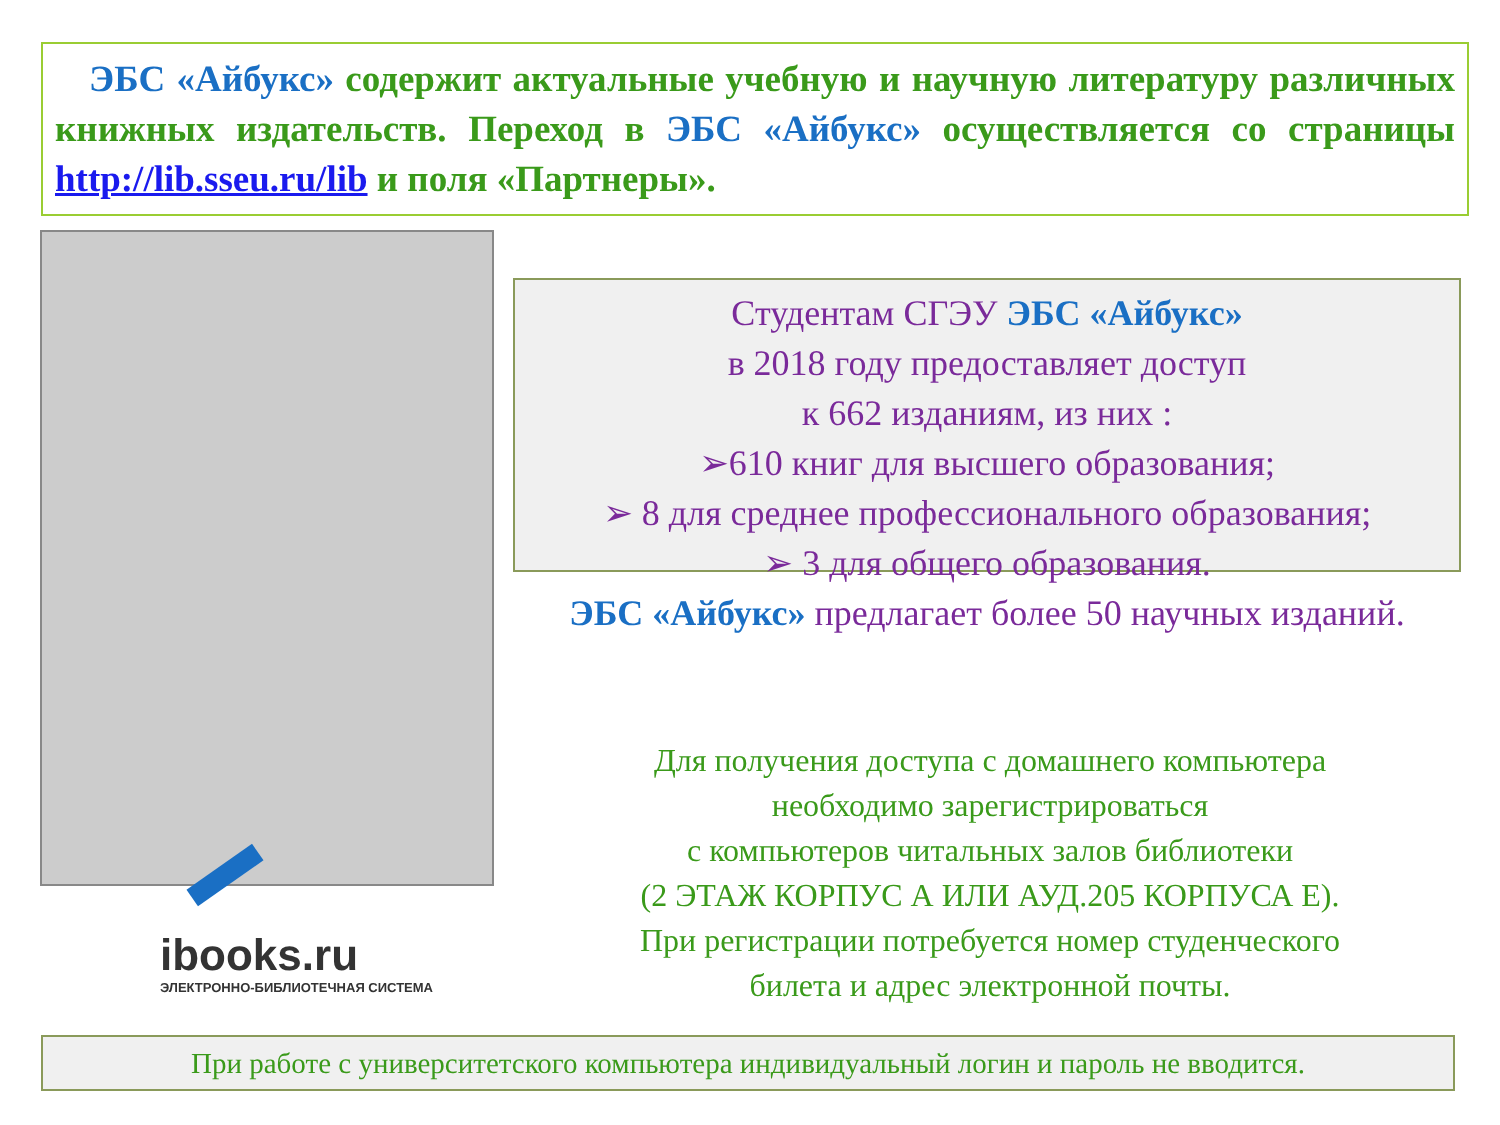ЭБС «Айбукс» содержит актуальные учебную и научную литературу различных книжных издательств. Переход в ЭБС «Айбукс» осуществляется со страницы http://lib.sseu.ru/lib и поля «Партнеры».
ibooks.ru
ЭЛЕКТРОННО-БИБЛИОТЕЧНАЯ СИСТЕМА
Студентам СГЭУ ЭБС «Айбукс»
в 2018 году предоставляет доступ
к 662 изданиям, из них :
➢610 книг для высшего образования;
➢ 8 для среднее профессионального образования;
➢ 3 для общего образования.
ЭБС «Айбукс» предлагает более 50 научных изданий.
Для получения доступа с домашнего компьютера
необходимо зарегистрироваться
с компьютеров читальных залов библиотеки
(2 ЭТАЖ КОРПУС А ИЛИ АУД.205 КОРПУСА Е).
При регистрации потребуется номер студенческого
билета и адрес электронной почты.
При работе с университетского компьютера индивидуальный логин и пароль не вводится.